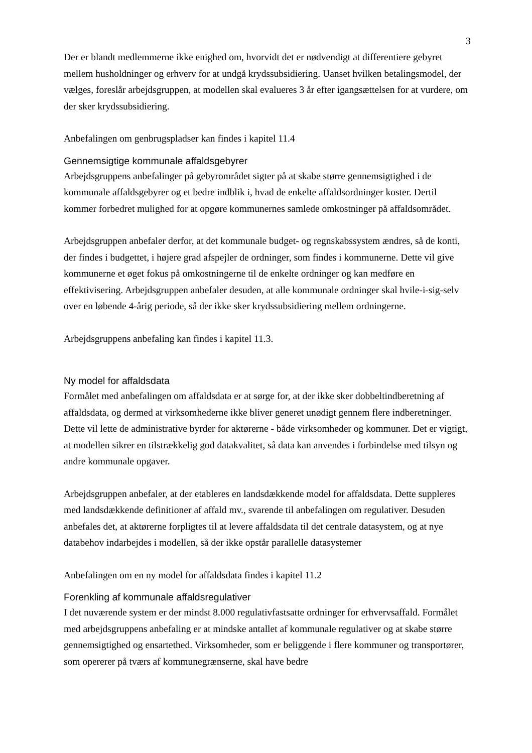3
Der er blandt medlemmerne ikke enighed om, hvorvidt det er nødvendigt at differentiere gebyret mellem husholdninger og erhverv for at undgå krydssubsidiering. Uanset hvilken betalingsmodel, der vælges, foreslår arbejdsgruppen, at modellen skal evalueres 3 år efter igangsættelsen for at vurdere, om der sker krydssubsidiering.
Anbefalingen om genbrugspladser kan findes i kapitel 11.4
Gennemsigtige kommunale affaldsgebyrer
Arbejdsgruppens anbefalinger på gebyrområdet sigter på at skabe større gennemsigtighed i de kommunale affaldsgebyrer og et bedre indblik i, hvad de enkelte affaldsordninger koster. Dertil kommer forbedret mulighed for at opgøre kommunernes samlede omkostninger på affaldsområdet.
Arbejdsgruppen anbefaler derfor, at det kommunale budget- og regnskabssystem ændres, så de konti, der findes i budgettet, i højere grad afspejler de ordninger, som findes i kommunerne. Dette vil give kommunerne et øget fokus på omkostningerne til de enkelte ordninger og kan medføre en effektivisering. Arbejdsgruppen anbefaler desuden, at alle kommunale ordninger skal hvile-i-sig-selv over en løbende 4-årig periode, så der ikke sker krydssubsidiering mellem ordningerne.
Arbejdsgruppens anbefaling kan findes i kapitel 11.3.
Ny model for affaldsdata
Formålet med anbefalingen om affaldsdata er at sørge for, at der ikke sker dobbeltindberetning af affaldsdata, og dermed at virksomhederne ikke bliver generet unødigt gennem flere indberetninger. Dette vil lette de administrative byrder for aktørerne - både virksomheder og kommuner. Det er vigtigt, at modellen sikrer en tilstrækkelig god datakvalitet, så data kan anvendes i forbindelse med tilsyn og andre kommunale opgaver.
Arbejdsgruppen anbefaler, at der etableres en landsdækkende model for affaldsdata. Dette suppleres med landsdækkende definitioner af affald mv., svarende til anbefalingen om regulativer. Desuden anbefales det, at aktørerne forpligtes til at levere affaldsdata til det centrale datasystem, og at nye databehov indarbejdes i modellen, så der ikke opstår parallelle datasystemer
Anbefalingen om en ny model for affaldsdata findes i kapitel 11.2
Forenkling af kommunale affaldsregulativer
I det nuværende system er der mindst 8.000 regulativfastsatte ordninger for erhvervsaffald. Formålet med arbejdsgruppens anbefaling er at mindske antallet af kommunale regulativer og at skabe større gennemsigtighed og ensartethed. Virksomheder, som er beliggende i flere kommuner og transportører, som opererer på tværs af kommunegrænserne, skal have bedre